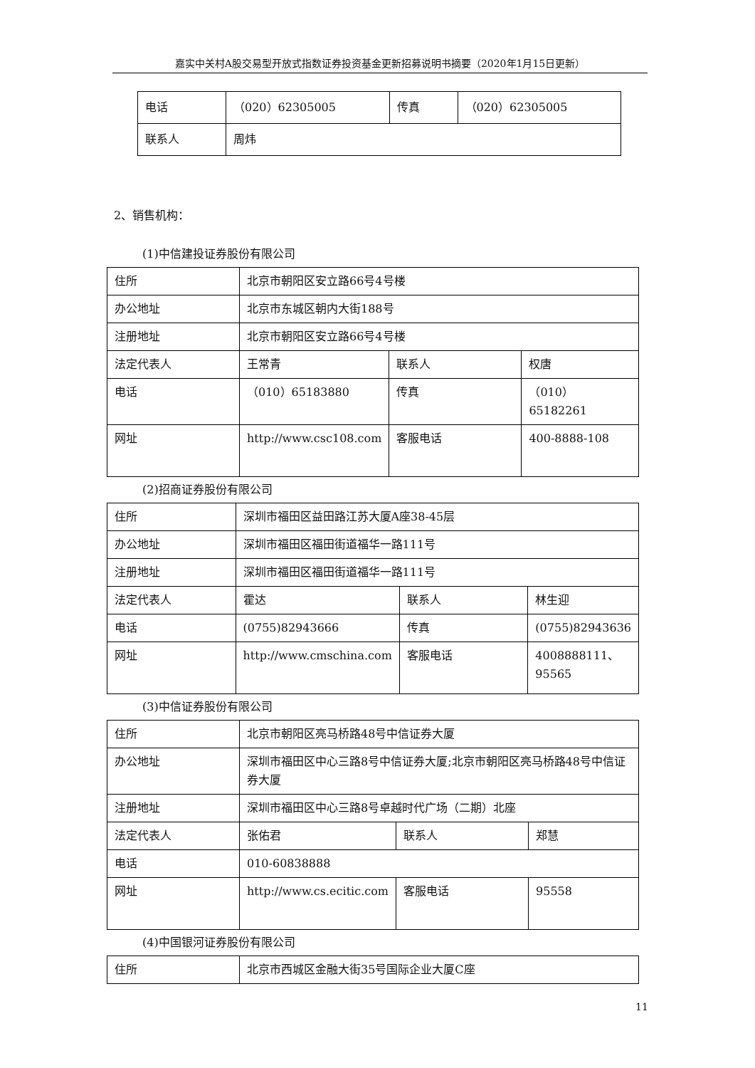嘉实中关村A股交易型开放式指数证券投资基金更新招募说明书摘要（2020年1月15日更新）
| 电话 | （020）62305005 | 传真 | （020）62305005 |
| 联系人 | 周炜 | | |
2、销售机构：
(1)中信建投证券股份有限公司
| 住所 | 北京市朝阳区安立路66号4号楼 | | |
| 办公地址 | 北京市东城区朝内大街188号 | | |
| 注册地址 | 北京市朝阳区安立路66号4号楼 | | |
| 法定代表人 | 王常青 | 联系人 | 权唐 |
| 电话 | （010）65183880 | 传真 | （010）65182261 |
| 网址 | http://www.csc108.com | 客服电话 | 400-8888-108 |
(2)招商证券股份有限公司
| 住所 | 深圳市福田区益田路江苏大厦A座38-45层 | | |
| 办公地址 | 深圳市福田区福田街道福华一路111号 | | |
| 注册地址 | 深圳市福田区福田街道福华一路111号 | | |
| 法定代表人 | 霍达 | 联系人 | 林生迎 |
| 电话 | (0755)82943666 | 传真 | (0755)82943636 |
| 网址 | http://www.cmschina.com | 客服电话 | 4008888111、95565 |
(3)中信证券股份有限公司
| 住所 | 北京市朝阳区亮马桥路48号中信证券大厦 | | |
| 办公地址 | 深圳市福田区中心三路8号中信证券大厦;北京市朝阳区亮马桥路48号中信证券大厦 | | |
| 注册地址 | 深圳市福田区中心三路8号卓越时代广场（二期）北座 | | |
| 法定代表人 | 张佑君 | 联系人 | 郑慧 |
| 电话 | 010-60838888 | | |
| 网址 | http://www.cs.ecitic.com | 客服电话 | 95558 |
(4)中国银河证券股份有限公司
| 住所 | 北京市西城区金融大街35号国际企业大厦C座 |
11